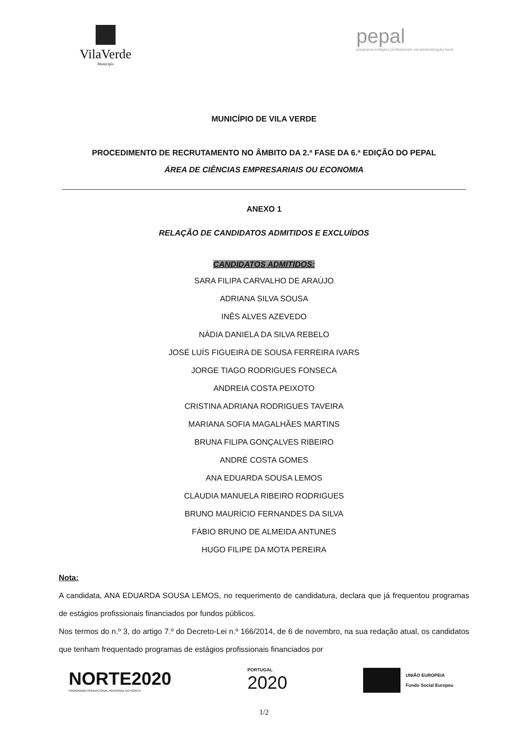VilaVerde
Município
pepal
programa estágios profissionais na administração local
MUNICÍPIO DE VILA VERDE
PROCEDIMENTO DE RECRUTAMENTO NO ÂMBITO DA 2.ª FASE DA 6.ª EDIÇÃO DO PEPAL
ÁREA DE CIÊNCIAS EMPRESARIAIS OU ECONOMIA
ANEXO 1
RELAÇÃO DE CANDIDATOS ADMITIDOS E EXCLUÍDOS
CANDIDATOS ADMITIDOS:
SARA FILIPA CARVALHO DE ARAÚJO
ADRIANA SILVA SOUSA
INÊS ALVES AZEVEDO
NÁDIA DANIELA DA SILVA REBELO
JOSÉ LUÍS FIGUEIRA DE SOUSA FERREIRA IVARS
JORGE TIAGO RODRIGUES FONSECA
ANDREIA COSTA PEIXOTO
CRISTINA ADRIANA RODRIGUES TAVEIRA
MARIANA SOFIA MAGALHÃES MARTINS
BRUNA FILIPA GONÇALVES RIBEIRO
ANDRÉ COSTA GOMES
ANA EDUARDA SOUSA LEMOS
CLÁUDIA MANUELA RIBEIRO RODRIGUES
BRUNO MAURÍCIO FERNANDES DA SILVA
FÁBIO BRUNO DE ALMEIDA ANTUNES
HUGO FILIPE DA MOTA PEREIRA
Nota:
A candidata, ANA EDUARDA SOUSA LEMOS, no requerimento de candidatura, declara que já frequentou programas de estágios profissionais financiados por fundos públicos.
Nos termos do n.º 3, do artigo 7.º do Decreto-Lei n.º 166/2014, de 6 de novembro, na sua redação atual, os candidatos que tenham frequentado programas de estágios profissionais financiados por
NORTE2020
PROGRAMA OPERACIONAL REGIONAL DO NORTE
PORTUGAL
2020
UNIÃO EUROPEIA
Fundo Social Europeu
1/2